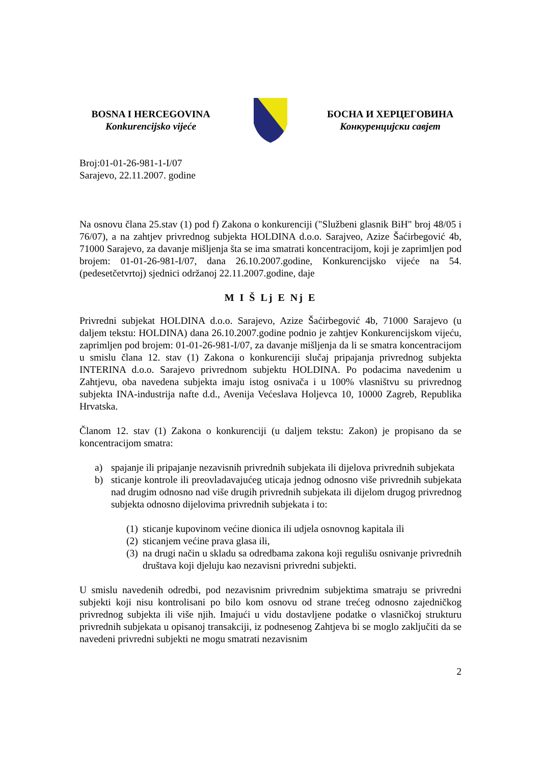BOSNA I HERCEGOVINA
Konkurencijsko vijeće
БОСНА И ХЕРЦЕГОВИНА
Конкуренцијски савјет
Broj:01-01-26-981-1-I/07
Sarajevo, 22.11.2007. godine
Na osnovu člana 25.stav (1) pod f) Zakona o konkurenciji ("Službeni glasnik BiH" broj 48/05 i 76/07), a na zahtjev privrednog subjekta HOLDINA d.o.o. Sarajveo, Azize Šaćirbegović 4b, 71000 Sarajevo, za davanje mišljenja šta se ima smatrati koncentracijom, koji je zaprimljen pod brojem: 01-01-26-981-I/07, dana 26.10.2007.godine, Konkurencijsko vijeće na 54. (pedesetčetvrtoj) sjednici održanoj 22.11.2007.godine, daje
M I Š Lj E Nj E
Privredni subjekat HOLDINA d.o.o. Sarajevo, Azize Šaćirbegović 4b, 71000 Sarajevo (u daljem tekstu: HOLDINA) dana 26.10.2007.godine podnio je zahtjev Konkurencijskom vijeću, zaprimljen pod brojem: 01-01-26-981-I/07, za davanje mišljenja da li se smatra koncentracijom u smislu člana 12. stav (1) Zakona o konkurenciji slučaj pripajanja privrednog subjekta INTERINA d.o.o. Sarajevo privrednom subjektu HOLDINA. Po podacima navedenim u Zahtjevu, oba navedena subjekta imaju istog osnivača i u 100% vlasništvu su privrednog subjekta INA-industrija nafte d.d., Avenija Većeslava Holjevca 10, 10000 Zagreb, Republika Hrvatska.
Članom 12. stav (1) Zakona o konkurenciji (u daljem tekstu: Zakon) je propisano da se koncentracijom smatra:
a) spajanje ili pripajanje nezavisnih privrednih subjekata ili dijelova privrednih subjekata
b) sticanje kontrole ili preovladavajućeg uticaja jednog odnosno više privrednih subjekata nad drugim odnosno nad više drugih privrednih subjekata ili dijelom drugog privrednog subjekta odnosno dijelovima privrednih subjekata i to:
(1)
sticanje kupovinom većine dionica ili udjela osnovnog kapitala ili
(2)
sticanjem većine prava glasa ili,
(3)
na drugi način u skladu sa odredbama zakona koji regulišu osnivanje privrednih društava koji djeluju kao nezavisni privredni subjekti.
U smislu navedenih odredbi, pod nezavisnim privrednim subjektima smatraju se privredni subjekti koji nisu kontrolisani po bilo kom osnovu od strane trećeg odnosno zajedničkog privrednog subjekta ili više njih. Imajući u vidu dostavljene podatke o vlasničkoj strukturu privrednih subjekata u opisanoj transakciji, iz podnesenog Zahtjeva bi se moglo zaključiti da se navedeni privredni subjekti ne mogu smatrati nezavisnim
2